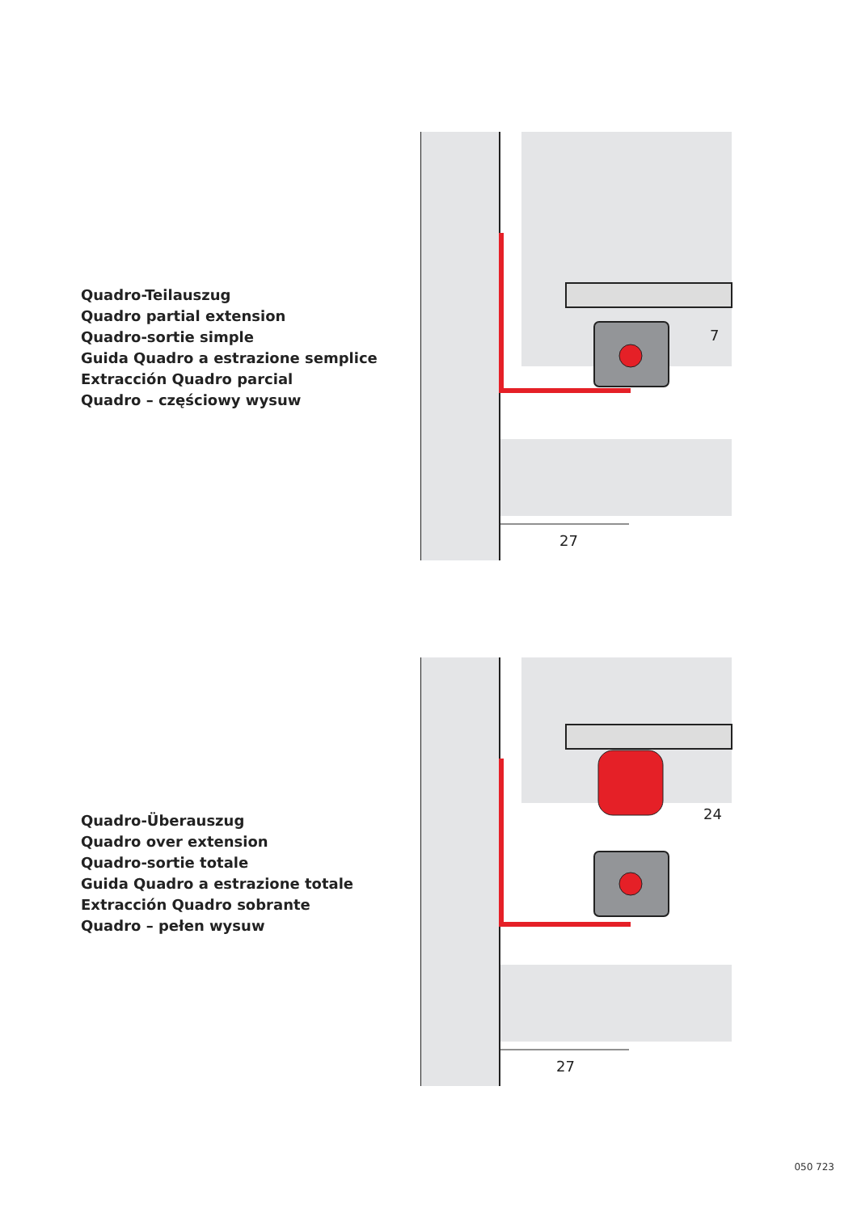Quadro-Teilauszug
Quadro partial extension
Quadro-sortie simple
Guida Quadro a estrazione semplice
Extracción Quadro parcial
Quadro – częściowy wysuw
27
7
Quadro-Überauszug
Quadro over extension
Quadro-sortie totale
Guida Quadro a estrazione totale
Extracción Quadro sobrante
Quadro – pełen wysuw
27
24
050 723